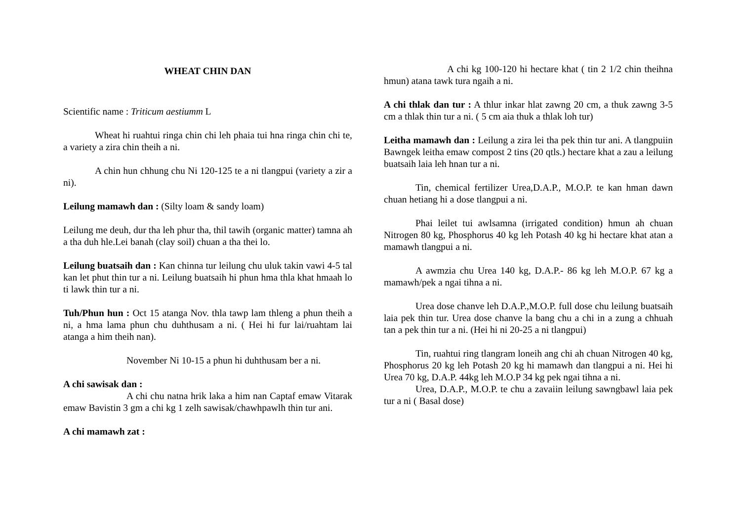WHEAT CHIN DAN
Scientific name : Triticum aestiumm L
Wheat hi ruahtui ringa chin chi leh phaia tui hna ringa chin chi te, a variety a zira chin theih a ni.
A chin hun chhung chu Ni 120-125 te a ni tlangpui (variety a zir a ni).
Leilung mamawh dan : (Silty loam & sandy loam)
Leilung me deuh, dur tha leh phur tha, thil tawih (organic matter) tamna ah a tha duh hle.Lei banah (clay soil) chuan a tha thei lo.
Leilung buatsaih dan : Kan chinna tur leilung chu uluk takin vawi 4-5 tal kan let phut thin tur a ni. Leilung buatsaih hi phun hma thla khat hmaah lo ti lawk thin tur a ni.
Tuh/Phun hun : Oct 15 atanga Nov. thla tawp lam thleng a phun theih a ni, a hma lama phun chu duhthusam a ni. ( Hei hi fur lai/ruahtam lai atanga a him theih nan).
November Ni 10-15 a phun hi duhthusam ber a ni.
A chi sawisak dan :
A chi chu natna hrik laka a him nan Captaf emaw Vitarak emaw Bavistin 3 gm a chi kg 1 zelh sawisak/chawhpawlh thin tur ani.
A chi mamawh zat :
A chi kg 100-120 hi hectare khat ( tin 2 1/2 chin theihna hmun) atana tawk tura ngaih a ni.
A chi thlak dan tur : A thlur inkar hlat zawng 20 cm, a thuk zawng 3-5 cm a thlak thin tur a ni. ( 5 cm aia thuk a thlak loh tur)
Leitha mamawh dan : Leilung a zira lei tha pek thin tur ani. A tlangpuiin Bawngek leitha emaw compost 2 tins (20 qtls.) hectare khat a zau a leilung buatsaih laia leh hnan tur a ni.
Tin, chemical fertilizer Urea,D.A.P., M.O.P. te kan hman dawn chuan hetiang hi a dose tlangpui a ni.
Phai leilet tui awlsamna (irrigated condition) hmun ah chuan Nitrogen 80 kg, Phosphorus 40 kg leh Potash 40 kg hi hectare khat atan a mamawh tlangpui a ni.
A awmzia chu Urea 140 kg, D.A.P.- 86 kg leh M.O.P. 67 kg a mamawh/pek a ngai tihna a ni.
Urea dose chanve leh D.A.P.,M.O.P. full dose chu leilung buatsaih laia pek thin tur. Urea dose chanve la bang chu a chi in a zung a chhuah tan a pek thin tur a ni. (Hei hi ni 20-25 a ni tlangpui)
Tin, ruahtui ring tlangram loneih ang chi ah chuan Nitrogen 40 kg, Phosphorus 20 kg leh Potash 20 kg hi mamawh dan tlangpui a ni. Hei hi Urea 70 kg, D.A.P. 44kg leh M.O.P 34 kg pek ngai tihna a ni.
Urea, D.A.P., M.O.P. te chu a zavaiin leilung sawngbawl laia pek tur a ni ( Basal dose)